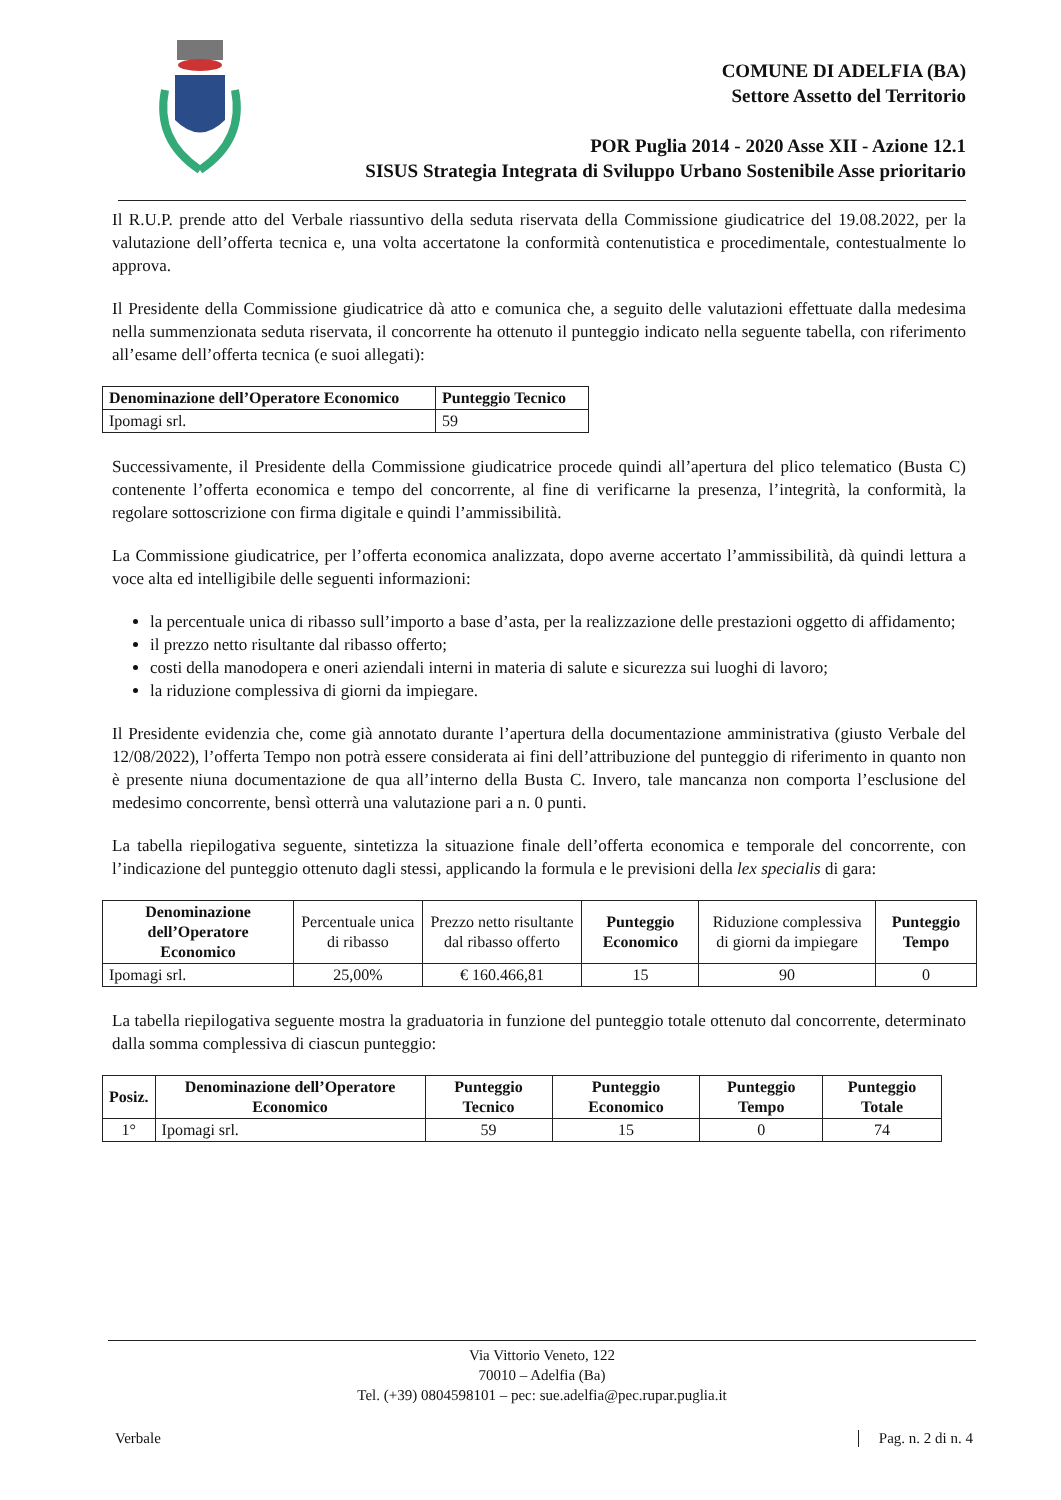COMUNE DI ADELFIA (BA)
Settore Assetto del Territorio
POR Puglia 2014 - 2020 Asse XII - Azione 12.1
SISUS Strategia Integrata di Sviluppo Urbano Sostenibile Asse prioritario
Il R.U.P. prende atto del Verbale riassuntivo della seduta riservata della Commissione giudicatrice del 19.08.2022, per la valutazione dell’offerta tecnica e, una volta accertatone la conformità contenutistica e procedimentale, contestualmente lo approva.
Il Presidente della Commissione giudicatrice dà atto e comunica che, a seguito delle valutazioni effettuate dalla medesima nella summenzionata seduta riservata, il concorrente ha ottenuto il punteggio indicato nella seguente tabella, con riferimento all’esame dell’offerta tecnica (e suoi allegati):
| Denominazione dell’Operatore Economico | Punteggio Tecnico |
| --- | --- |
| Ipomagi srl. | 59 |
Successivamente, il Presidente della Commissione giudicatrice procede quindi all’apertura del plico telematico (Busta C) contenente l’offerta economica e tempo del concorrente, al fine di verificarne la presenza, l’integrità, la conformità, la regolare sottoscrizione con firma digitale e quindi l’ammissibilità.
La Commissione giudicatrice, per l’offerta economica analizzata, dopo averne accertato l’ammissibilità, dà quindi lettura a voce alta ed intelligibile delle seguenti informazioni:
la percentuale unica di ribasso sull’importo a base d’asta, per la realizzazione delle prestazioni oggetto di affidamento;
il prezzo netto risultante dal ribasso offerto;
costi della manodopera e oneri aziendali interni in materia di salute e sicurezza sui luoghi di lavoro;
la riduzione complessiva di giorni da impiegare.
Il Presidente evidenzia che, come già annotato durante l’apertura della documentazione amministrativa (giusto Verbale del 12/08/2022), l’offerta Tempo non potrà essere considerata ai fini dell’attribuzione del punteggio di riferimento in quanto non è presente niuna documentazione de qua all’interno della Busta C. Invero, tale mancanza non comporta l’esclusione del medesimo concorrente, bensì otterrà una valutazione pari a n. 0 punti.
La tabella riepilogativa seguente, sintetizza la situazione finale dell’offerta economica e temporale del concorrente, con l’indicazione del punteggio ottenuto dagli stessi, applicando la formula e le previsioni della lex specialis di gara:
| Denominazione dell’Operatore Economico | Percentuale unica di ribasso | Prezzo netto risultante dal ribasso offerto | Punteggio Economico | Riduzione complessiva di giorni da impiegare | Punteggio Tempo |
| Ipomagi srl. | 25,00% | € 160.466,81 | 15 | 90 | 0 |
La tabella riepilogativa seguente mostra la graduatoria in funzione del punteggio totale ottenuto dal concorrente, determinato dalla somma complessiva di ciascun punteggio:
| Posiz. | Denominazione dell’Operatore Economico | Punteggio Tecnico | Punteggio Economico | Punteggio Tempo | Punteggio Totale |
| --- | --- | --- | --- | --- | --- |
| 1° | Ipomagi srl. | 59 | 15 | 0 | 74 |
Via Vittorio Veneto, 122
70010 – Adelfia (Ba)
Tel. (+39) 0804598101 – pec: sue.adelfia@pec.rupar.puglia.it
Verbale Pag. n. 2 di n. 4